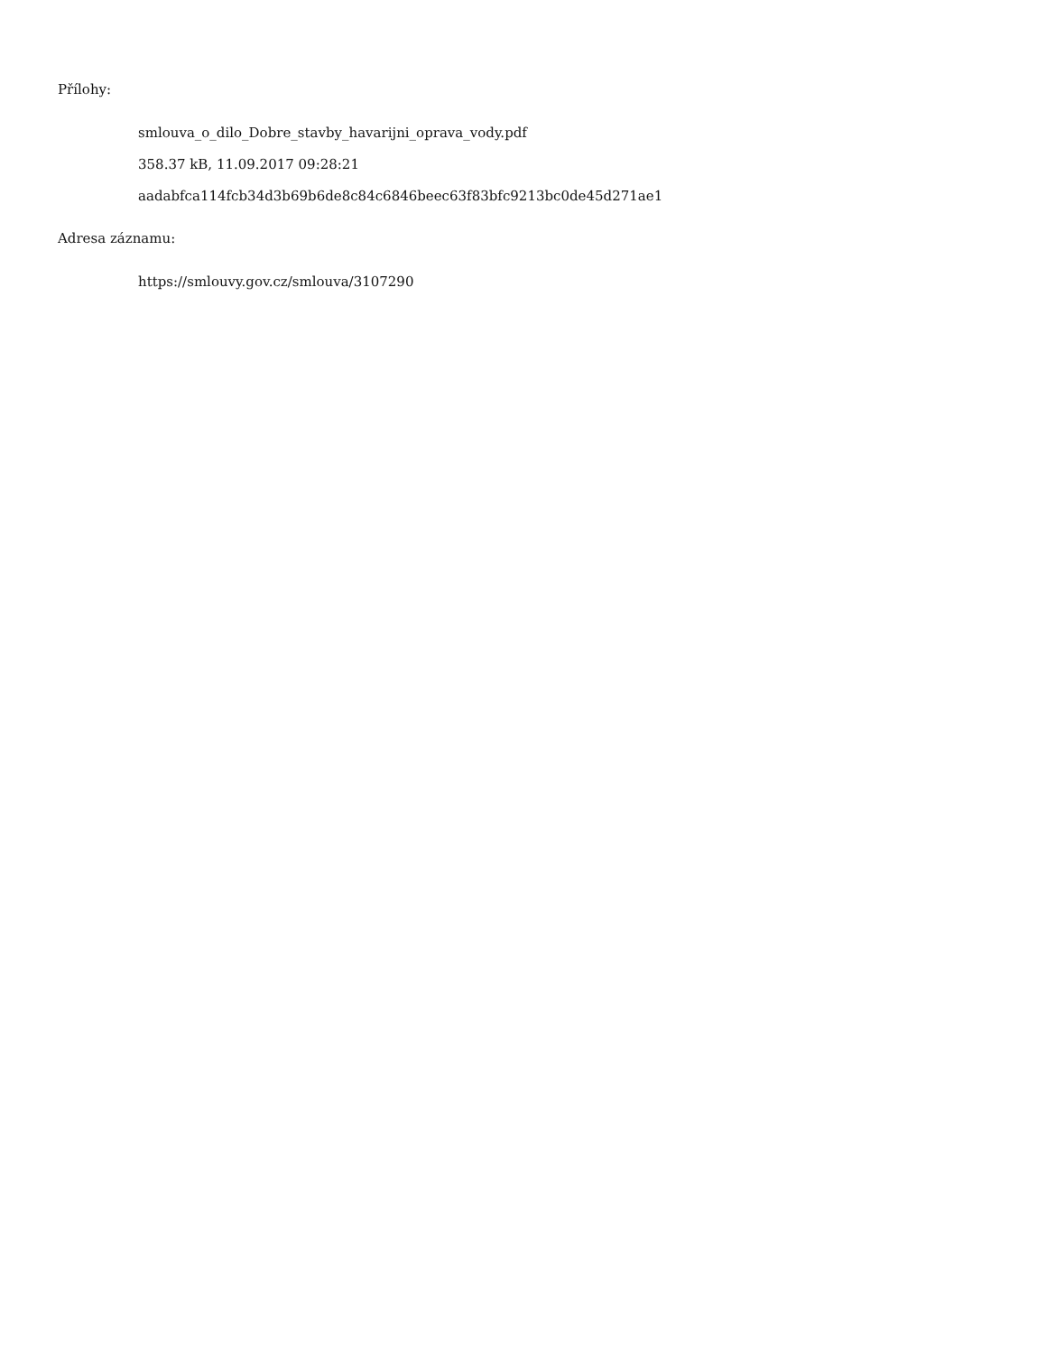Přílohy:
smlouva_o_dilo_Dobre_stavby_havarijni_oprava_vody.pdf
358.37 kB, 11.09.2017 09:28:21
aadabfca114fcb34d3b69b6de8c84c6846beec63f83bfc9213bc0de45d271ae1
Adresa záznamu:
https://smlouvy.gov.cz/smlouva/3107290